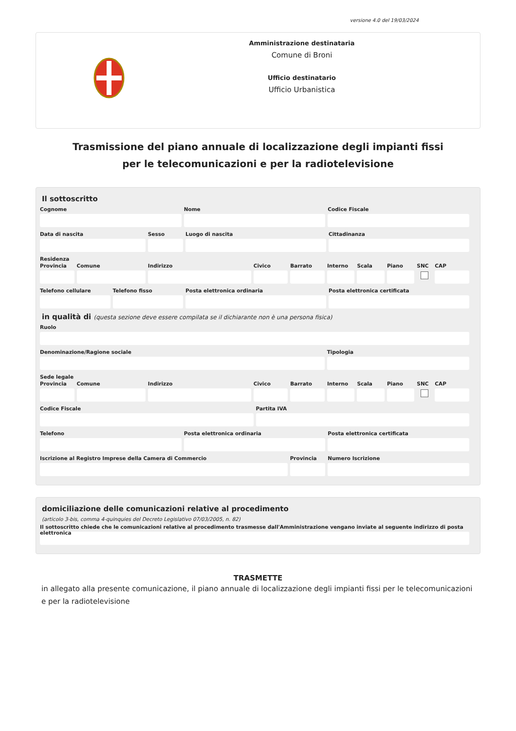versione 4.0 del 19/03/2024
Amministrazione destinataria
Comune di Broni
Ufficio destinatario
Ufficio Urbanistica
Trasmissione del piano annuale di localizzazione degli impianti fissi per le telecomunicazioni e per la radiotelevisione
Il sottoscritto
Cognome Nome Codice Fiscale
Data di nascita Sesso Luogo di nascita Cittadinanza
Residenza
Provincia Comune Indirizzo Civico Barrato Interno Scala Piano SNC CAP
Telefono cellulare Telefono fisso Posta elettronica ordinaria Posta elettronica certificata
in qualità di (questa sezione deve essere compilata se il dichiarante non è una persona fisica)
Ruolo
Denominazione/Ragione sociale Tipologia
Sede legale
Provincia Comune Indirizzo Civico Barrato Interno Scala Piano SNC CAP
Codice Fiscale Partita IVA
Telefono Posta elettronica ordinaria Posta elettronica certificata
Iscrizione al Registro Imprese della Camera di Commercio
Provincia Numero Iscrizione
domiciliazione delle comunicazioni relative al procedimento
(articolo 3-bis, comma 4-quinquies del Decreto Legislativo 07/03/2005, n. 82)
Il sottoscritto chiede che le comunicazioni relative al procedimento trasmesse dall'Amministrazione vengano inviate al seguente indirizzo di posta elettronica
TRASMETTE
in allegato alla presente comunicazione, il piano annuale di localizzazione degli impianti fissi per le telecomunicazioni e per la radiotelevisione